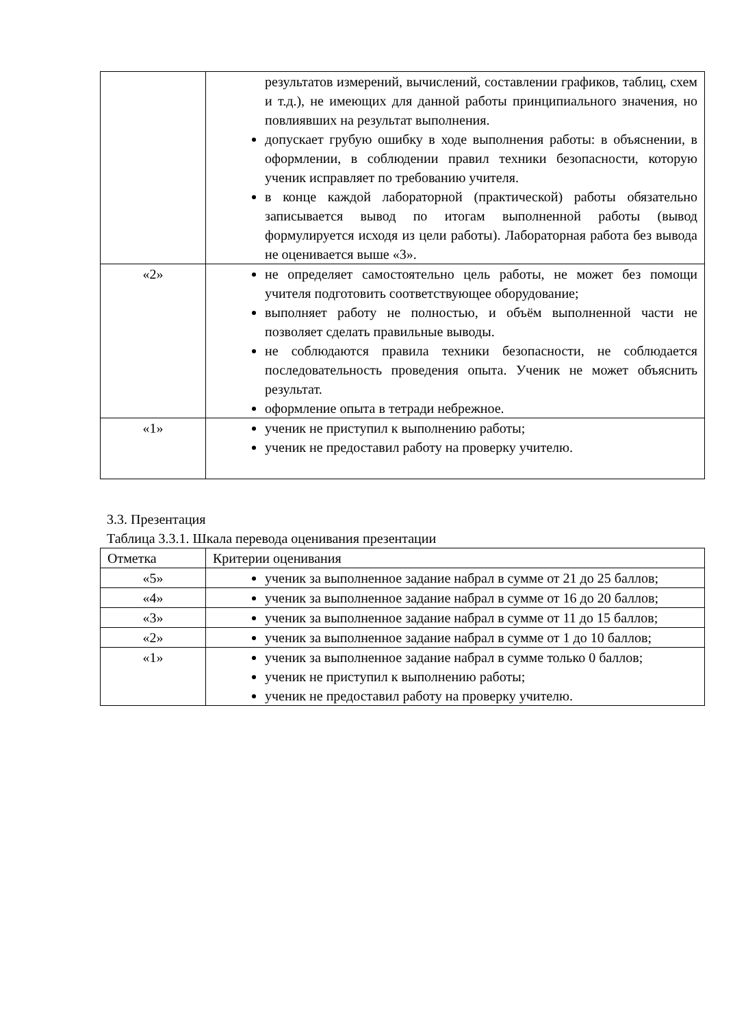| | результатов измерений, вычислений, составлении графиков, таблиц, схем и т.д.), не имеющих для данной работы принципиального значения, но повлиявших на результат выполнения. допускает грубую ошибку в ходе выполнения работы: в объяснении, в оформлении, в соблюдении правил техники безопасности, которую ученик исправляет по требованию учителя. в конце каждой лабораторной (практической) работы обязательно записывается вывод по итогам выполненной работы (вывод формулируется исходя из цели работы). Лабораторная работа без вывода не оценивается выше «3». |
| «2» | не определяет самостоятельно цель работы, не может без помощи учителя подготовить соответствующее оборудование; выполняет работу не полностью, и объём выполненной части не позволяет сделать правильные выводы. не соблюдаются правила техники безопасности, не соблюдается последовательность проведения опыта. Ученик не может объяснить результат. оформление опыта в тетради небрежное. |
| «1» | ученик не приступил к выполнению работы; ученик не предоставил работу на проверку учителю. |
3.3. Презентация
Таблица 3.3.1. Шкала перевода оценивания презентации
| Отметка | Критерии оценивания |
| --- | --- |
| «5» | ученик за выполненное задание набрал в сумме от 21 до 25 баллов; |
| «4» | ученик за выполненное задание набрал в сумме от 16 до 20 баллов; |
| «3» | ученик за выполненное задание набрал в сумме от 11 до 15 баллов; |
| «2» | ученик за выполненное задание набрал в сумме от 1 до 10 баллов; |
| «1» | ученик за выполненное задание набрал в сумме только 0 баллов; ученик не приступил к выполнению работы; ученик не предоставил работу на проверку учителю. |